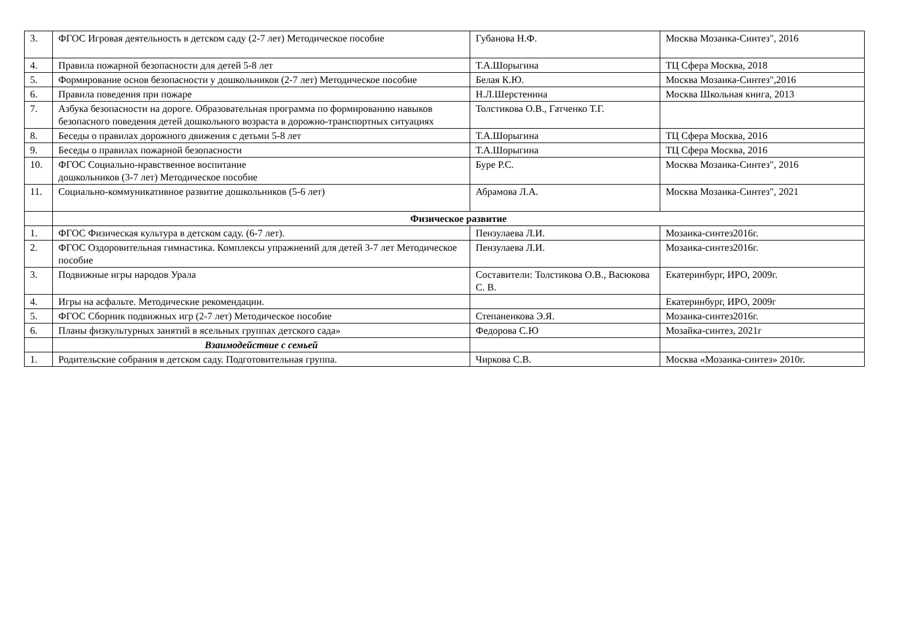| 3. | ФГОС Игровая деятельность в детском саду (2-7 лет) Методическое пособие | Губанова Н.Ф. | Москва Мозаика-Синтез", 2016 |
| 4. | Правила пожарной безопасности для детей 5-8 лет | Т.А.Шорыгина | ТЦ Сфера Москва, 2018 |
| 5. | Формирование основ безопасности у дошкольников (2-7 лет) Методическое пособие | Белая К.Ю. | Москва Мозаика-Синтез",2016 |
| 6. | Правила поведения при пожаре | Н.Л.Шерстенина | Москва Школьная книга, 2013 |
| 7. | Азбука безопасности на дороге. Образовательная программа по формированию навыков безопасного поведения детей дошкольного возраста в дорожно-транспортных ситуациях | Толстикова О.В., Гатченко Т.Г. | |
| 8. | Беседы о правилах дорожного движения с детьми 5-8 лет | Т.А.Шорыгина | ТЦ Сфера Москва, 2016 |
| 9. | Беседы о правилах пожарной безопасности | Т.А.Шорыгина | ТЦ Сфера Москва, 2016 |
| 10. | ФГОС Социально-нравственное воспитание дошкольников (3-7 лет) Методическое пособие | Буре Р.С. | Москва Мозаика-Синтез", 2016 |
| 11. | Социально-коммуникативное развитие дошкольников (5-6 лет) | Абрамова Л.А. | Москва Мозаика-Синтез", 2021 |
| | Физическое развитие | | |
| 1. | ФГОС Физическая культура в детском саду. (6-7 лет). | Пензулаева Л.И. | Мозаика-синтез2016г. |
| 2. | ФГОС Оздоровительная гимнастика. Комплексы упражнений для детей 3-7 лет Методическое пособие | Пензулаева Л.И. | Мозаика-синтез2016г. |
| 3. | Подвижные игры народов Урала | Составители: Толстикова О.В., Васюкова С. В. | Екатеринбург, ИРО, 2009г. |
| 4. | Игры на асфальте. Методические рекомендации. | | Екатеринбург, ИРО, 2009г |
| 5. | ФГОС Сборник подвижных игр (2-7 лет) Методическое пособие | Степаненкова Э.Я. | Мозаика-синтез2016г. |
| 6. | Планы физкультурных занятий в ясельных группах детского сада» | Федорова С.Ю | Мозайка-синтез, 2021г |
| | Взаимодействие с семьей | | |
| 1. | Родительские собрания в детском саду. Подготовительная группа. | Чиркова С.В. | Москва «Мозаика-синтез» 2010г. |